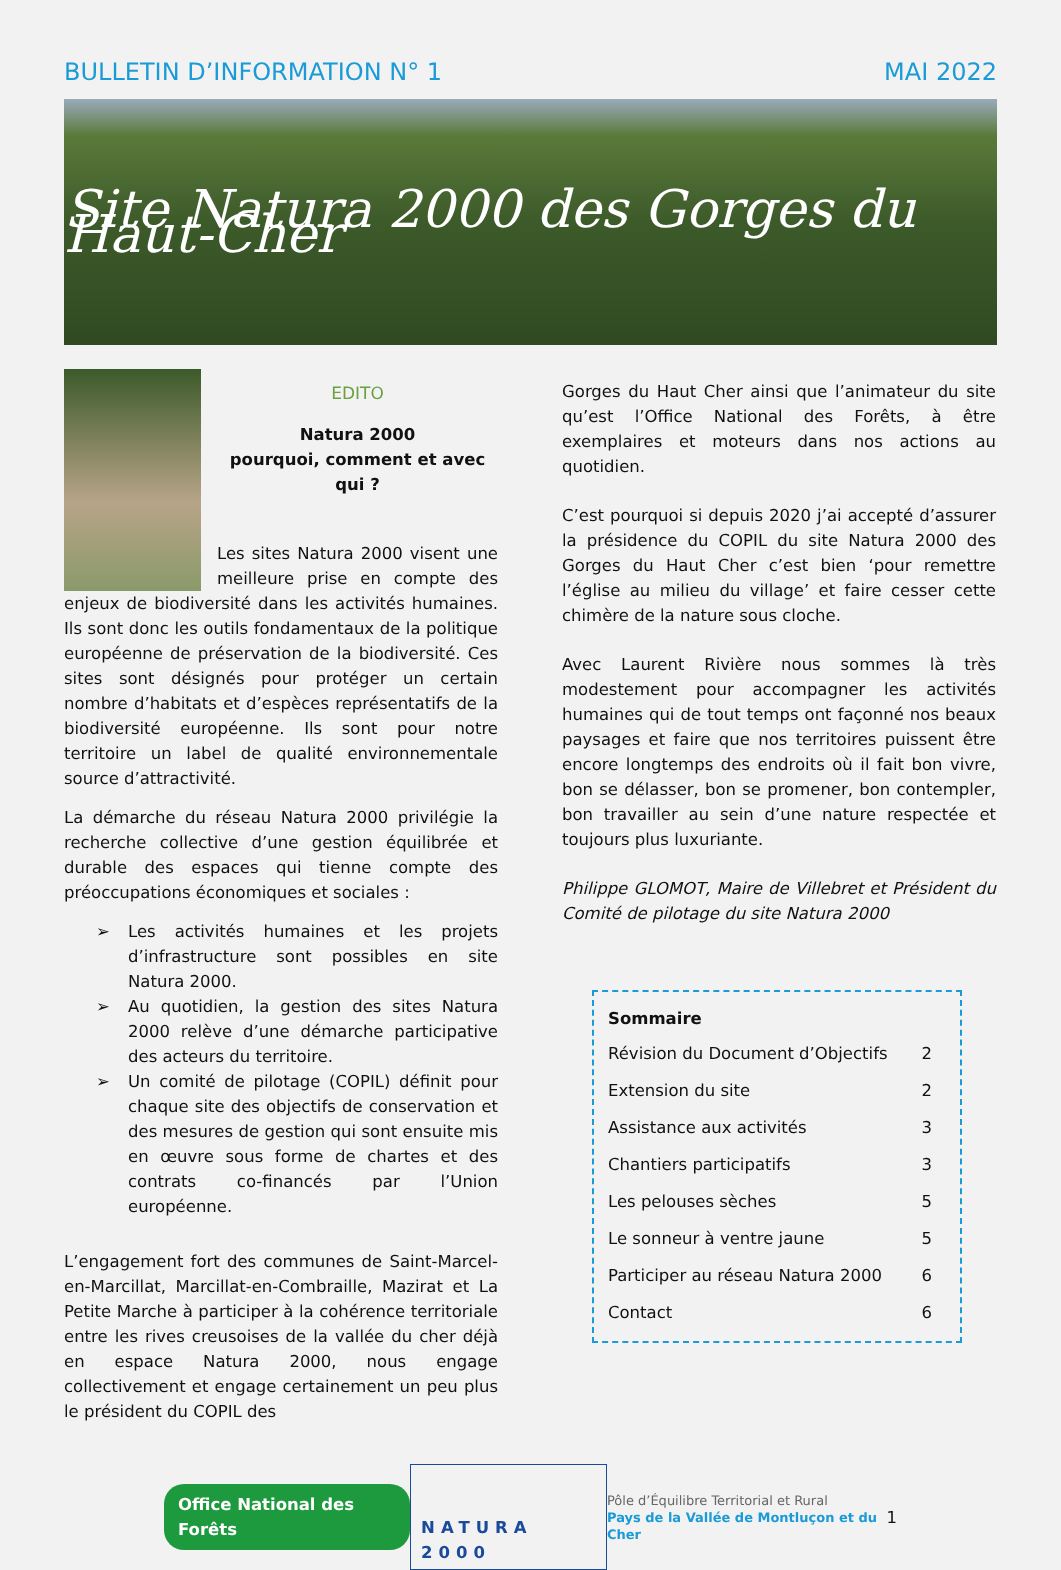BULLETIN D’INFORMATION N° 1 MAI 2022
Site Natura 2000 des Gorges du Haut-Cher
EDITO
Natura 2000
pourquoi, comment et avec qui ?
Les sites Natura 2000 visent une meilleure prise en compte des enjeux de biodiversité dans les activités humaines. Ils sont donc les outils fondamentaux de la politique européenne de préservation de la biodiversité. Ces sites sont désignés pour protéger un certain nombre d’habitats et d’espèces représentatifs de la biodiversité européenne. Ils sont pour notre territoire un label de qualité environnementale source d’attractivité.
La démarche du réseau Natura 2000 privilégie la recherche collective d’une gestion équilibrée et durable des espaces qui tienne compte des préoccupations économiques et sociales :
➢ Les activités humaines et les projets d’infrastructure sont possibles en site Natura 2000.
➢ Au quotidien, la gestion des sites Natura 2000 relève d’une démarche participative des acteurs du territoire.
➢ Un comité de pilotage (COPIL) définit pour chaque site des objectifs de conservation et des mesures de gestion qui sont ensuite mis en œuvre sous forme de chartes et des contrats co-financés par l’Union européenne.
L’engagement fort des communes de Saint-Marcel-en-Marcillat, Marcillat-en-Combraille, Mazirat et La Petite Marche à participer à la cohérence territoriale entre les rives creusoises de la vallée du cher déjà en espace Natura 2000, nous engage collectivement et engage certainement un peu plus le président du COPIL des
Gorges du Haut Cher ainsi que l’animateur du site qu’est l’Office National des Forêts, à être exemplaires et moteurs dans nos actions au quotidien.
C’est pourquoi si depuis 2020 j’ai accepté d’assurer la présidence du COPIL du site Natura 2000 des Gorges du Haut Cher c’est bien ‘pour remettre l’église au milieu du village’ et faire cesser cette chimère de la nature sous cloche.
Avec Laurent Rivière nous sommes là très modestement pour accompagner les activités humaines qui de tout temps ont façonné nos beaux paysages et faire que nos territoires puissent être encore longtemps des endroits où il fait bon vivre, bon se délasser, bon se promener, bon contempler, bon travailler au sein d’une nature respectée et toujours plus luxuriante.
Philippe GLOMOT, Maire de Villebret et Président du Comité de pilotage du site Natura 2000
| Sommaire | |
| --- | --- |
| Révision du Document d’Objectifs | 2 |
| Extension du site | 2 |
| Assistance aux activités | 3 |
| Chantiers participatifs | 3 |
| Les pelouses sèches | 5 |
| Le sonneur à ventre jaune | 5 |
| Participer au réseau Natura 2000 | 6 |
| Contact | 6 |
Office National des Forêts
NATURA 2000
Pôle d’Équilibre Territorial et Rural
Pays de la Vallée de Montluçon et du Cher
1